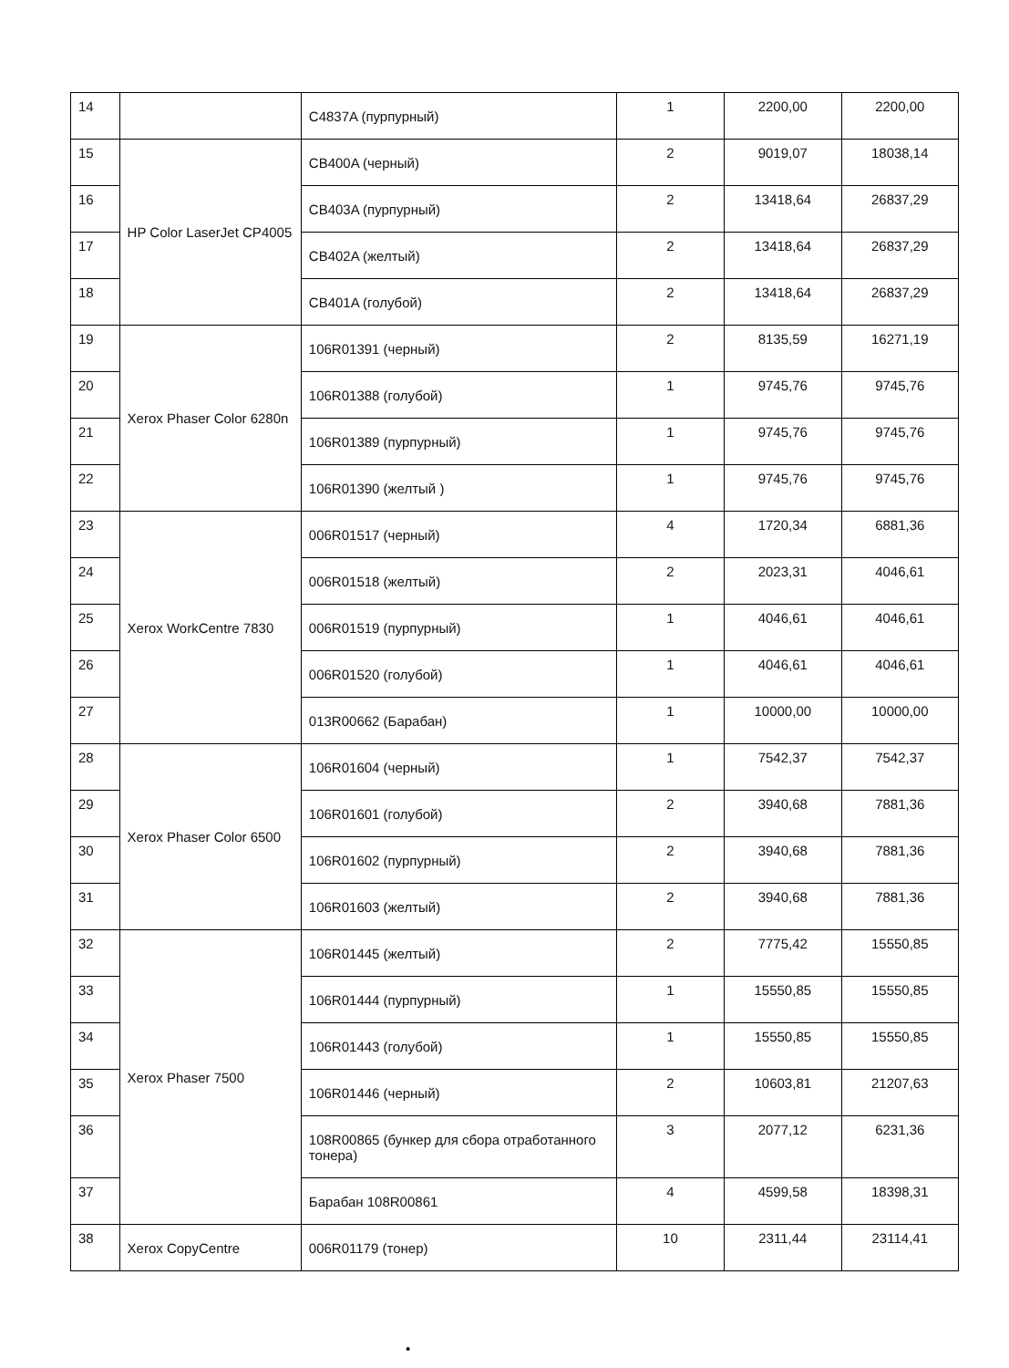| 14 | | C4837A (пурпурный) | 1 | 2200,00 | 2200,00 |
| 15 | HP Color LaserJet CP4005 | CB400A (черный) | 2 | 9019,07 | 18038,14 |
| 16 | | CB403A (пурпурный) | 2 | 13418,64 | 26837,29 |
| 17 | | CB402A (желтый) | 2 | 13418,64 | 26837,29 |
| 18 | | CB401A (голубой) | 2 | 13418,64 | 26837,29 |
| 19 | Xerox Phaser Color 6280n | 106R01391 (черный) | 2 | 8135,59 | 16271,19 |
| 20 | | 106R01388 (голубой) | 1 | 9745,76 | 9745,76 |
| 21 | | 106R01389 (пурпурный) | 1 | 9745,76 | 9745,76 |
| 22 | | 106R01390 (желтый ) | 1 | 9745,76 | 9745,76 |
| 23 | Xerox WorkCentre 7830 | 006R01517 (черный) | 4 | 1720,34 | 6881,36 |
| 24 | | 006R01518 (желтый) | 2 | 2023,31 | 4046,61 |
| 25 | | 006R01519 (пурпурный) | 1 | 4046,61 | 4046,61 |
| 26 | | 006R01520 (голубой) | 1 | 4046,61 | 4046,61 |
| 27 | | 013R00662 (Барабан) | 1 | 10000,00 | 10000,00 |
| 28 | Xerox Phaser Color 6500 | 106R01604 (черный) | 1 | 7542,37 | 7542,37 |
| 29 | | 106R01601 (голубой) | 2 | 3940,68 | 7881,36 |
| 30 | | 106R01602 (пурпурный) | 2 | 3940,68 | 7881,36 |
| 31 | | 106R01603 (желтый) | 2 | 3940,68 | 7881,36 |
| 32 | Xerox Phaser 7500 | 106R01445 (желтый) | 2 | 7775,42 | 15550,85 |
| 33 | | 106R01444 (пурпурный) | 1 | 15550,85 | 15550,85 |
| 34 | | 106R01443 (голубой) | 1 | 15550,85 | 15550,85 |
| 35 | | 106R01446 (черный) | 2 | 10603,81 | 21207,63 |
| 36 | | 108R00865 (бункер для сбора отработанного тонера) | 3 | 2077,12 | 6231,36 |
| 37 | | Барабан 108R00861 | 4 | 4599,58 | 18398,31 |
| 38 | Xerox CopyCentre | 006R01179 (тонер) | 10 | 2311,44 | 23114,41 |
•